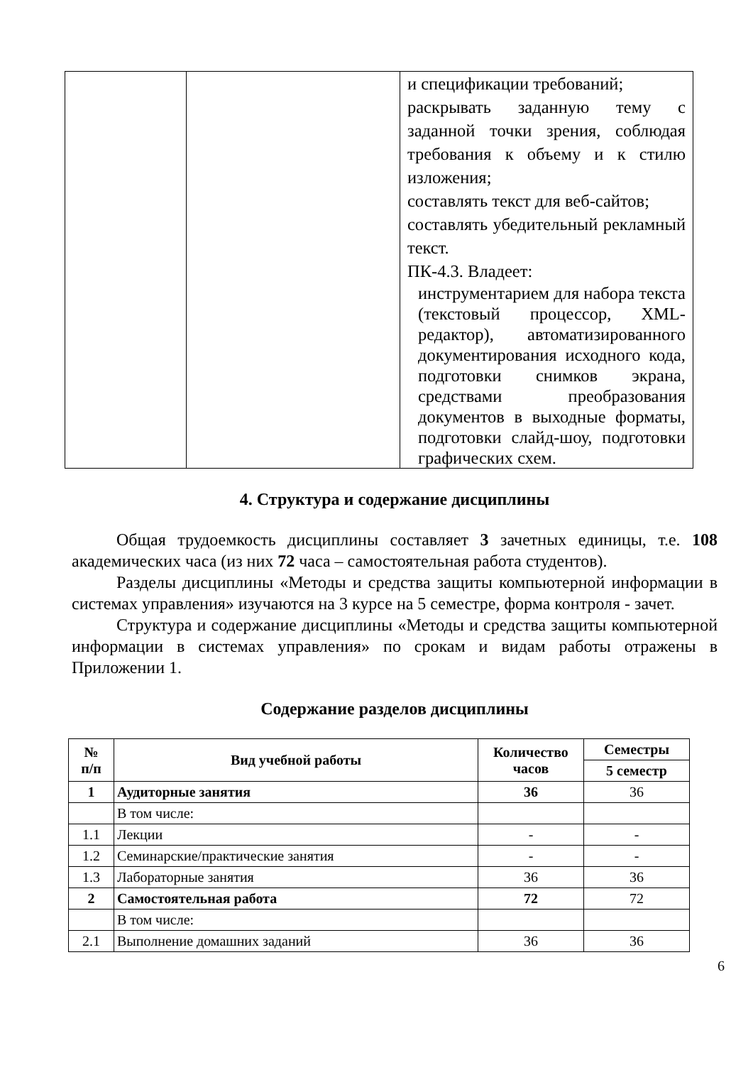| | | и спецификации требований; раскрывать заданную тему с заданной точки зрения, соблюдая требования к объему и к стилю изложения; составлять текст для веб-сайтов; составлять убедительный рекламный текст. ПК-4.3. Владеет: инструментарием для набора текста (текстовый процессор, XML-редактор), автоматизированного документирования исходного кода, подготовки снимков экрана, средствами преобразования документов в выходные форматы, подготовки слайд-шоу, подготовки графических схем. |
4. Структура и содержание дисциплины
Общая трудоемкость дисциплины составляет 3 зачетных единицы, т.е. 108 академических часа (из них 72 часа – самостоятельная работа студентов).
Разделы дисциплины «Методы и средства защиты компьютерной информации в системах управления» изучаются на 3 курсе на 5 семестре, форма контроля - зачет.
Структура и содержание дисциплины «Методы и средства защиты компьютерной информации в системах управления» по срокам и видам работы отражены в Приложении 1.
Содержание разделов дисциплины
| № п/п | Вид учебной работы | Количество часов | Семестры |
| --- | --- | --- | --- |
| | | | 5 семестр |
| 1 | Аудиторные занятия | 36 | 36 |
| | В том числе: | | |
| 1.1 | Лекции | - | - |
| 1.2 | Семинарские/практические занятия | - | - |
| 1.3 | Лабораторные занятия | 36 | 36 |
| 2 | Самостоятельная работа | 72 | 72 |
| | В том числе: | | |
| 2.1 | Выполнение домашних заданий | 36 | 36 |
6